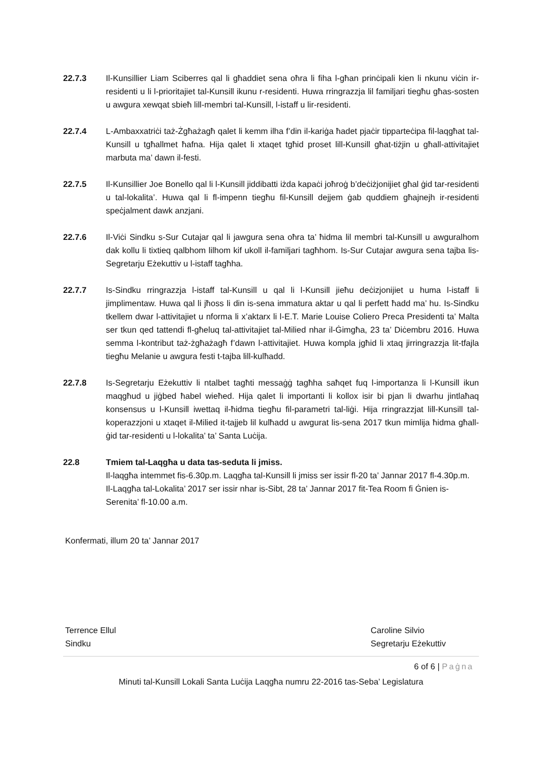22.7.3 Il-Kunsillier Liam Sciberres qal li għaddiet sena oħra li fiha l-għan prinċipali kien li nkunu viċin ir-residenti u li l-prioritajiet tal-Kunsill ikunu r-residenti. Huwa rringrazzja lil familjari tiegħu għas-sosten u awgura xewqat sbieħ lill-membri tal-Kunsill, l-istaff u lir-residenti.
22.7.4 L-Ambaxxatriċi taż-Żgħażagħ qalet li kemm ilha f’din il-kariġa ħadet pjaċir tipparteċipa fil-laqgħat tal-Kunsill u tgħallmet ħafna. Hija qalet li xtaqet tgħid proset lill-Kunsill għat-tiżjin u għall-attivitajiet marbuta ma’ dawn il-festi.
22.7.5 Il-Kunsillier Joe Bonello qal li l-Kunsill jiddibatti iżda kapaċi joħroġ b’deċiżjonijiet għal ġid tar-residenti u tal-lokalita’. Huwa qal li fl-impenn tiegħu fil-Kunsill dejjem ġab quddiem għajnejh ir-residenti speċjalment dawk anzjani.
22.7.6 Il-Viċi Sindku s-Sur Cutajar qal li jawgura sena oħra ta’ ħidma lil membri tal-Kunsill u awguralhom dak kollu li tixtieq qalbhom lilhom kif ukoll il-familjari tagħhom. Is-Sur Cutajar awgura sena tajba lis-Segretarju Eżekuttiv u l-istaff tagħha.
22.7.7 Is-Sindku rringrazzja l-istaff tal-Kunsill u qal li l-Kunsill jieħu deċizjonijiet u huma l-istaff li jimplimentaw. Huwa qal li jħoss li din is-sena immatura aktar u qal li perfett ħadd ma’ hu. Is-Sindku tkellem dwar l-attivitajiet u nforma li x’aktarx li l-E.T. Marie Louise Coliero Preca Presidenti ta’ Malta ser tkun qed tattendi fl-għeluq tal-attivitajiet tal-Milied nhar il-Ġimgħa, 23 ta’ Diċembru 2016. Huwa semma l-kontribut taż-żgħażagħ f’dawn l-attivitajiet. Huwa kompla jgħid li xtaq jirringrazzja lit-tfajla tiegħu Melanie u awgura festi t-tajba lill-kulħadd.
22.7.8 Is-Segretarju Eżekuttiv li ntalbet tagħti messaġġ tagħha saħqet fuq l-importanza li l-Kunsill ikun maqgħud u jiġbed ħabel wieħed. Hija qalet li importanti li kollox isir bi pjan li dwarhu jintlaħaq konsensus u l-Kunsill iwettaq il-ħidma tiegħu fil-parametri tal-liġi. Hija rringrazzjat lill-Kunsill tal-koperazzjoni u xtaqet il-Milied it-tajjeb lil kulħadd u awgurat lis-sena 2017 tkun mimlija ħidma għall-ġid tar-residenti u l-lokalita’ ta’ Santa Luċija.
22.8 Tmiem tal-Laqgħa u data tas-seduta li jmiss.
Il-laqgħa intemmet fis-6.30p.m. Laqgħa tal-Kunsill li jmiss ser issir fl-20 ta’ Jannar 2017 fl-4.30p.m.
Il-Laqgħa tal-Lokalita’ 2017 ser issir nhar is-Sibt, 28 ta’ Jannar 2017 fit-Tea Room fi Ġnien is-Serenita’ fl-10.00 a.m.
Konfermati, illum 20 ta’ Jannar 2017
Terrence Ellul
Sindku
Caroline Silvio
Segretarju Eżekuttiv
6 of 6 | Paġna
Minuti tal-Kunsill Lokali Santa Luċija Laqgħa numru 22-2016 tas-Seba’ Legislatura